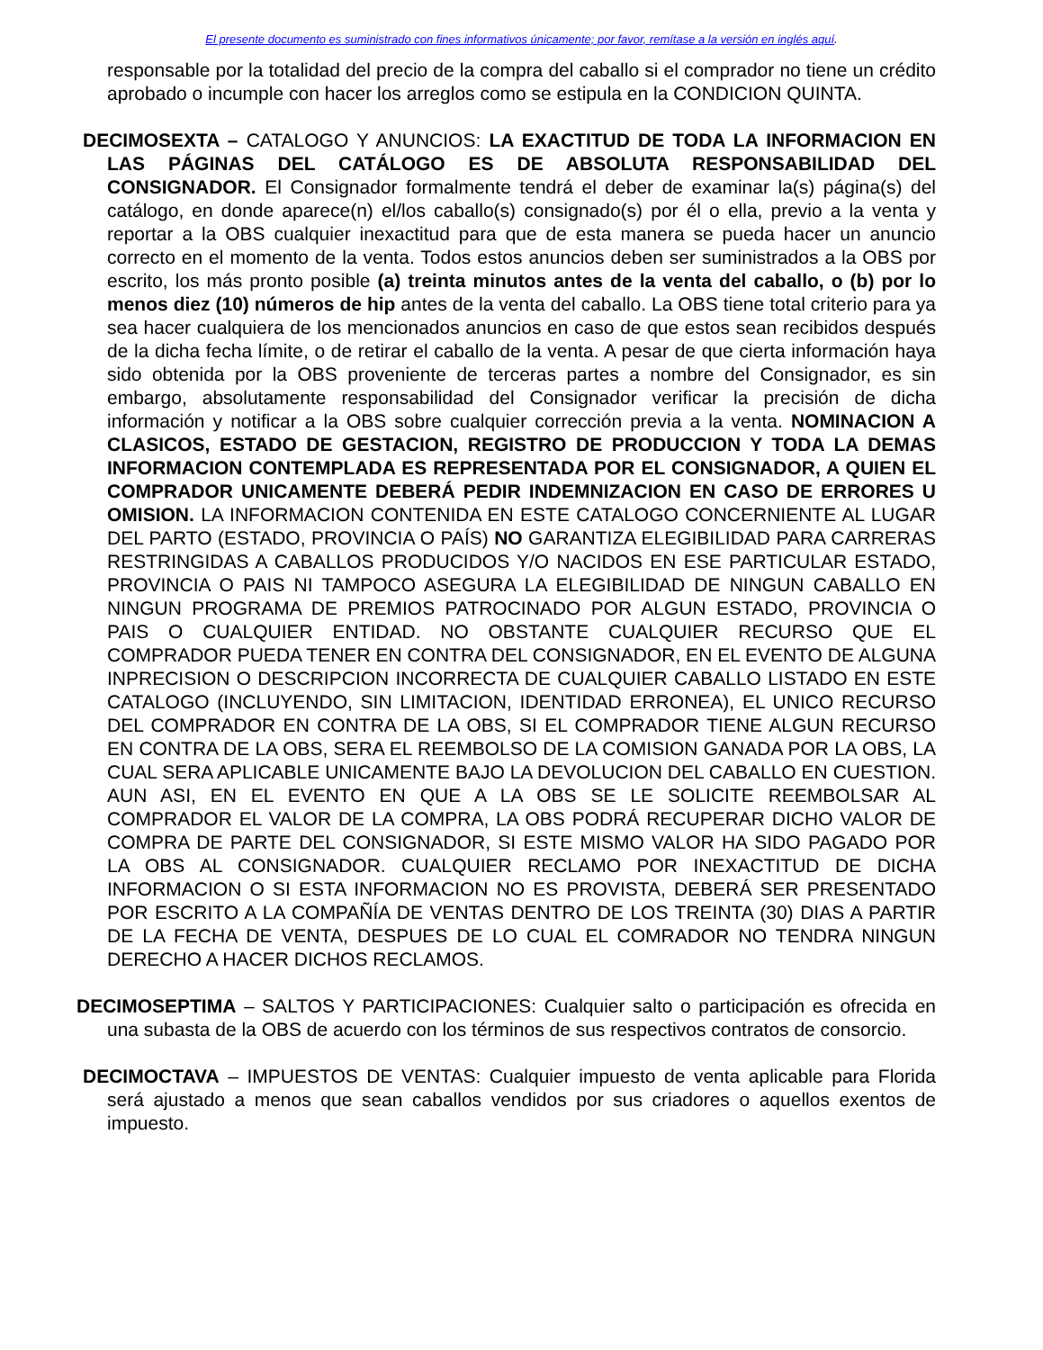El presente documento es suministrado con fines informativos únicamente; por favor, remítase a la versión en inglés aquí.
responsable por la totalidad del precio de la compra del caballo si el comprador no tiene un crédito aprobado o incumple con hacer los arreglos como se estipula en la CONDICION QUINTA.
DECIMOSEXTA – CATALOGO Y ANUNCIOS: LA EXACTITUD DE TODA LA INFORMACION EN LAS PÁGINAS DEL CATÁLOGO ES DE ABSOLUTA RESPONSABILIDAD DEL CONSIGNADOR. El Consignador formalmente tendrá el deber de examinar la(s) página(s) del catálogo, en donde aparece(n) el/los caballo(s) consignado(s) por él o ella, previo a la venta y reportar a la OBS cualquier inexactitud para que de esta manera se pueda hacer un anuncio correcto en el momento de la venta. Todos estos anuncios deben ser suministrados a la OBS por escrito, los más pronto posible (a) treinta minutos antes de la venta del caballo, o (b) por lo menos diez (10) números de hip antes de la venta del caballo. La OBS tiene total criterio para ya sea hacer cualquiera de los mencionados anuncios en caso de que estos sean recibidos después de la dicha fecha límite, o de retirar el caballo de la venta. A pesar de que cierta información haya sido obtenida por la OBS proveniente de terceras partes a nombre del Consignador, es sin embargo, absolutamente responsabilidad del Consignador verificar la precisión de dicha información y notificar a la OBS sobre cualquier corrección previa a la venta. NOMINACION A CLASICOS, ESTADO DE GESTACION, REGISTRO DE PRODUCCION Y TODA LA DEMAS INFORMACION CONTEMPLADA ES REPRESENTADA POR EL CONSIGNADOR, A QUIEN EL COMPRADOR UNICAMENTE DEBERÁ PEDIR INDEMNIZACION EN CASO DE ERRORES U OMISION. LA INFORMACION CONTENIDA EN ESTE CATALOGO CONCERNIENTE AL LUGAR DEL PARTO (ESTADO, PROVINCIA O PAÍS) NO GARANTIZA ELEGIBILIDAD PARA CARRERAS RESTRINGIDAS A CABALLOS PRODUCIDOS Y/O NACIDOS EN ESE PARTICULAR ESTADO, PROVINCIA O PAIS NI TAMPOCO ASEGURA LA ELEGIBILIDAD DE NINGUN CABALLO EN NINGUN PROGRAMA DE PREMIOS PATROCINADO POR ALGUN ESTADO, PROVINCIA O PAIS O CUALQUIER ENTIDAD. NO OBSTANTE CUALQUIER RECURSO QUE EL COMPRADOR PUEDA TENER EN CONTRA DEL CONSIGNADOR, EN EL EVENTO DE ALGUNA INPRECISION O DESCRIPCION INCORRECTA DE CUALQUIER CABALLO LISTADO EN ESTE CATALOGO (INCLUYENDO, SIN LIMITACION, IDENTIDAD ERRONEA), EL UNICO RECURSO DEL COMPRADOR EN CONTRA DE LA OBS, SI EL COMPRADOR TIENE ALGUN RECURSO EN CONTRA DE LA OBS, SERA EL REEMBOLSO DE LA COMISION GANADA POR LA OBS, LA CUAL SERA APLICABLE UNICAMENTE BAJO LA DEVOLUCION DEL CABALLO EN CUESTION. AUN ASI, EN EL EVENTO EN QUE A LA OBS SE LE SOLICITE REEMBOLSAR AL COMPRADOR EL VALOR DE LA COMPRA, LA OBS PODRÁ RECUPERAR DICHO VALOR DE COMPRA DE PARTE DEL CONSIGNADOR, SI ESTE MISMO VALOR HA SIDO PAGADO POR LA OBS AL CONSIGNADOR. CUALQUIER RECLAMO POR INEXACTITUD DE DICHA INFORMACION O SI ESTA INFORMACION NO ES PROVISTA, DEBERÁ SER PRESENTADO POR ESCRITO A LA COMPAÑÍA DE VENTAS DENTRO DE LOS TREINTA (30) DIAS A PARTIR DE LA FECHA DE VENTA, DESPUES DE LO CUAL EL COMRADOR NO TENDRA NINGUN DERECHO A HACER DICHOS RECLAMOS.
DECIMOSEPTIMA – SALTOS Y PARTICIPACIONES: Cualquier salto o participación es ofrecida en una subasta de la OBS de acuerdo con los términos de sus respectivos contratos de consorcio.
DECIMOCTAVA – IMPUESTOS DE VENTAS: Cualquier impuesto de venta aplicable para Florida será ajustado a menos que sean caballos vendidos por sus criadores o aquellos exentos de impuesto.